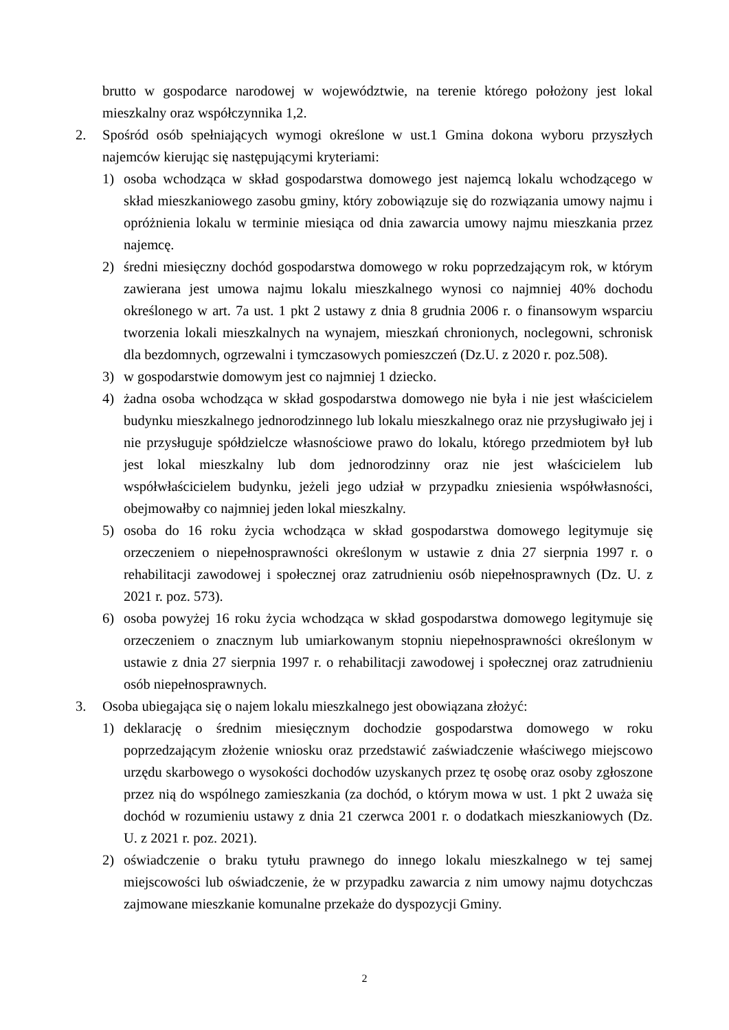brutto w gospodarce narodowej w województwie, na terenie którego położony jest lokal mieszkalny oraz współczynnika 1,2.
2. Spośród osób spełniających wymogi określone w ust.1 Gmina dokona wyboru przyszłych najemców kierując się następującymi kryteriami:
1) osoba wchodząca w skład gospodarstwa domowego jest najemcą lokalu wchodzącego w skład mieszkaniowego zasobu gminy, który zobowiązuje się do rozwiązania umowy najmu i opróżnienia lokalu w terminie miesiąca od dnia zawarcia umowy najmu mieszkania przez najemcę.
2) średni miesięczny dochód gospodarstwa domowego w roku poprzedzającym rok, w którym zawierana jest umowa najmu lokalu mieszkalnego wynosi co najmniej 40% dochodu określonego w art. 7a ust. 1 pkt 2 ustawy z dnia 8 grudnia 2006 r. o finansowym wsparciu tworzenia lokali mieszkalnych na wynajem, mieszkań chronionych, noclegowni, schronisk dla bezdomnych, ogrzewalni i tymczasowych pomieszczeń (Dz.U. z 2020 r. poz.508).
3) w gospodarstwie domowym jest co najmniej 1 dziecko.
4) żadna osoba wchodząca w skład gospodarstwa domowego nie była i nie jest właścicielem budynku mieszkalnego jednorodzinnego lub lokalu mieszkalnego oraz nie przysługiwało jej i nie przysługuje spółdzielcze własnościowe prawo do lokalu, którego przedmiotem był lub jest lokal mieszkalny lub dom jednorodzinny oraz nie jest właścicielem lub współwłaścicielem budynku, jeżeli jego udział w przypadku zniesienia współwłasności, obejmowałby co najmniej jeden lokal mieszkalny.
5) osoba do 16 roku życia wchodząca w skład gospodarstwa domowego legitymuje się orzeczeniem o niepełnosprawności określonym w ustawie z dnia 27 sierpnia 1997 r. o rehabilitacji zawodowej i społecznej oraz zatrudnieniu osób niepełnosprawnych (Dz. U. z 2021 r. poz. 573).
6) osoba powyżej 16 roku życia wchodząca w skład gospodarstwa domowego legitymuje się orzeczeniem o znacznym lub umiarkowanym stopniu niepełnosprawności określonym w ustawie z dnia 27 sierpnia 1997 r. o rehabilitacji zawodowej i społecznej oraz zatrudnieniu osób niepełnosprawnych.
3. Osoba ubiegająca się o najem lokalu mieszkalnego jest obowiązana złożyć:
1) deklarację o średnim miesięcznym dochodzie gospodarstwa domowego w roku poprzedzającym złożenie wniosku oraz przedstawić zaświadczenie właściwego miejscowo urzędu skarbowego o wysokości dochodów uzyskanych przez tę osobę oraz osoby zgłoszone przez nią do wspólnego zamieszkania (za dochód, o którym mowa w ust. 1 pkt 2 uważa się dochód w rozumieniu ustawy z dnia 21 czerwca 2001 r. o dodatkach mieszkaniowych (Dz. U. z 2021 r. poz. 2021).
2) oświadczenie o braku tytułu prawnego do innego lokalu mieszkalnego w tej samej miejscowości lub oświadczenie, że w przypadku zawarcia z nim umowy najmu dotychczas zajmowane mieszkanie komunalne przekaże do dyspozycji Gminy.
2